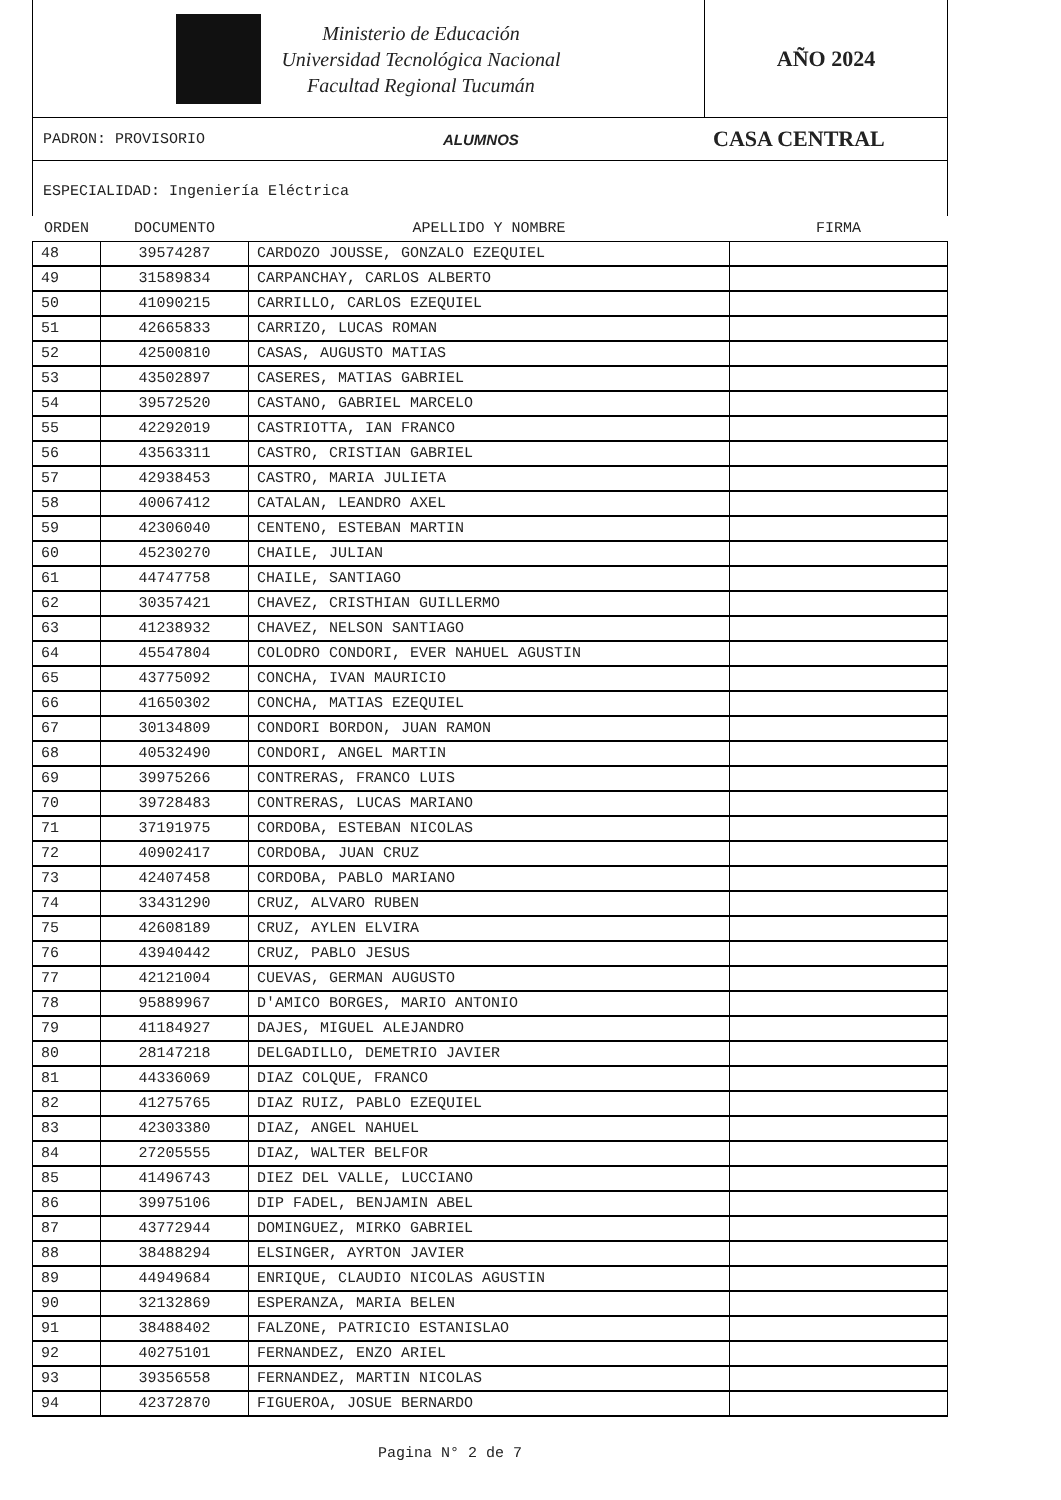Ministerio de Educación
Universidad Tecnológica Nacional
Facultad Regional Tucumán
AÑO 2024
PADRON: PROVISORIO ALUMNOS CASA CENTRAL
ESPECIALIDAD: Ingeniería Eléctrica
| ORDEN | DOCUMENTO | APELLIDO Y NOMBRE | FIRMA |
| --- | --- | --- | --- |
| 48 | 39574287 | CARDOZO JOUSSE, GONZALO EZEQUIEL | |
| 49 | 31589834 | CARPANCHAY, CARLOS ALBERTO | |
| 50 | 41090215 | CARRILLO, CARLOS EZEQUIEL | |
| 51 | 42665833 | CARRIZO, LUCAS ROMAN | |
| 52 | 42500810 | CASAS, AUGUSTO MATIAS | |
| 53 | 43502897 | CASERES, MATIAS GABRIEL | |
| 54 | 39572520 | CASTANO, GABRIEL MARCELO | |
| 55 | 42292019 | CASTRIOTTA, IAN FRANCO | |
| 56 | 43563311 | CASTRO, CRISTIAN GABRIEL | |
| 57 | 42938453 | CASTRO, MARIA JULIETA | |
| 58 | 40067412 | CATALAN, LEANDRO AXEL | |
| 59 | 42306040 | CENTENO, ESTEBAN MARTIN | |
| 60 | 45230270 | CHAILE, JULIAN | |
| 61 | 44747758 | CHAILE, SANTIAGO | |
| 62 | 30357421 | CHAVEZ, CRISTHIAN GUILLERMO | |
| 63 | 41238932 | CHAVEZ, NELSON SANTIAGO | |
| 64 | 45547804 | COLODRO CONDORI, EVER NAHUEL AGUSTIN | |
| 65 | 43775092 | CONCHA, IVAN MAURICIO | |
| 66 | 41650302 | CONCHA, MATIAS EZEQUIEL | |
| 67 | 30134809 | CONDORI BORDON, JUAN RAMON | |
| 68 | 40532490 | CONDORI, ANGEL MARTIN | |
| 69 | 39975266 | CONTRERAS, FRANCO LUIS | |
| 70 | 39728483 | CONTRERAS, LUCAS MARIANO | |
| 71 | 37191975 | CORDOBA, ESTEBAN NICOLAS | |
| 72 | 40902417 | CORDOBA, JUAN CRUZ | |
| 73 | 42407458 | CORDOBA, PABLO MARIANO | |
| 74 | 33431290 | CRUZ, ALVARO RUBEN | |
| 75 | 42608189 | CRUZ, AYLEN ELVIRA | |
| 76 | 43940442 | CRUZ, PABLO JESUS | |
| 77 | 42121004 | CUEVAS, GERMAN AUGUSTO | |
| 78 | 95889967 | D'AMICO BORGES, MARIO ANTONIO | |
| 79 | 41184927 | DAJES, MIGUEL ALEJANDRO | |
| 80 | 28147218 | DELGADILLO, DEMETRIO JAVIER | |
| 81 | 44336069 | DIAZ COLQUE, FRANCO | |
| 82 | 41275765 | DIAZ RUIZ, PABLO EZEQUIEL | |
| 83 | 42303380 | DIAZ, ANGEL NAHUEL | |
| 84 | 27205555 | DIAZ, WALTER BELFOR | |
| 85 | 41496743 | DIEZ DEL VALLE, LUCCIANO | |
| 86 | 39975106 | DIP FADEL, BENJAMIN ABEL | |
| 87 | 43772944 | DOMINGUEZ, MIRKO GABRIEL | |
| 88 | 38488294 | ELSINGER, AYRTON JAVIER | |
| 89 | 44949684 | ENRIQUE, CLAUDIO NICOLAS AGUSTIN | |
| 90 | 32132869 | ESPERANZA, MARIA BELEN | |
| 91 | 38488402 | FALZONE, PATRICIO ESTANISLAO | |
| 92 | 40275101 | FERNANDEZ, ENZO ARIEL | |
| 93 | 39356558 | FERNANDEZ, MARTIN NICOLAS | |
| 94 | 42372870 | FIGUEROA, JOSUE BERNARDO | |
Pagina N° 2 de 7